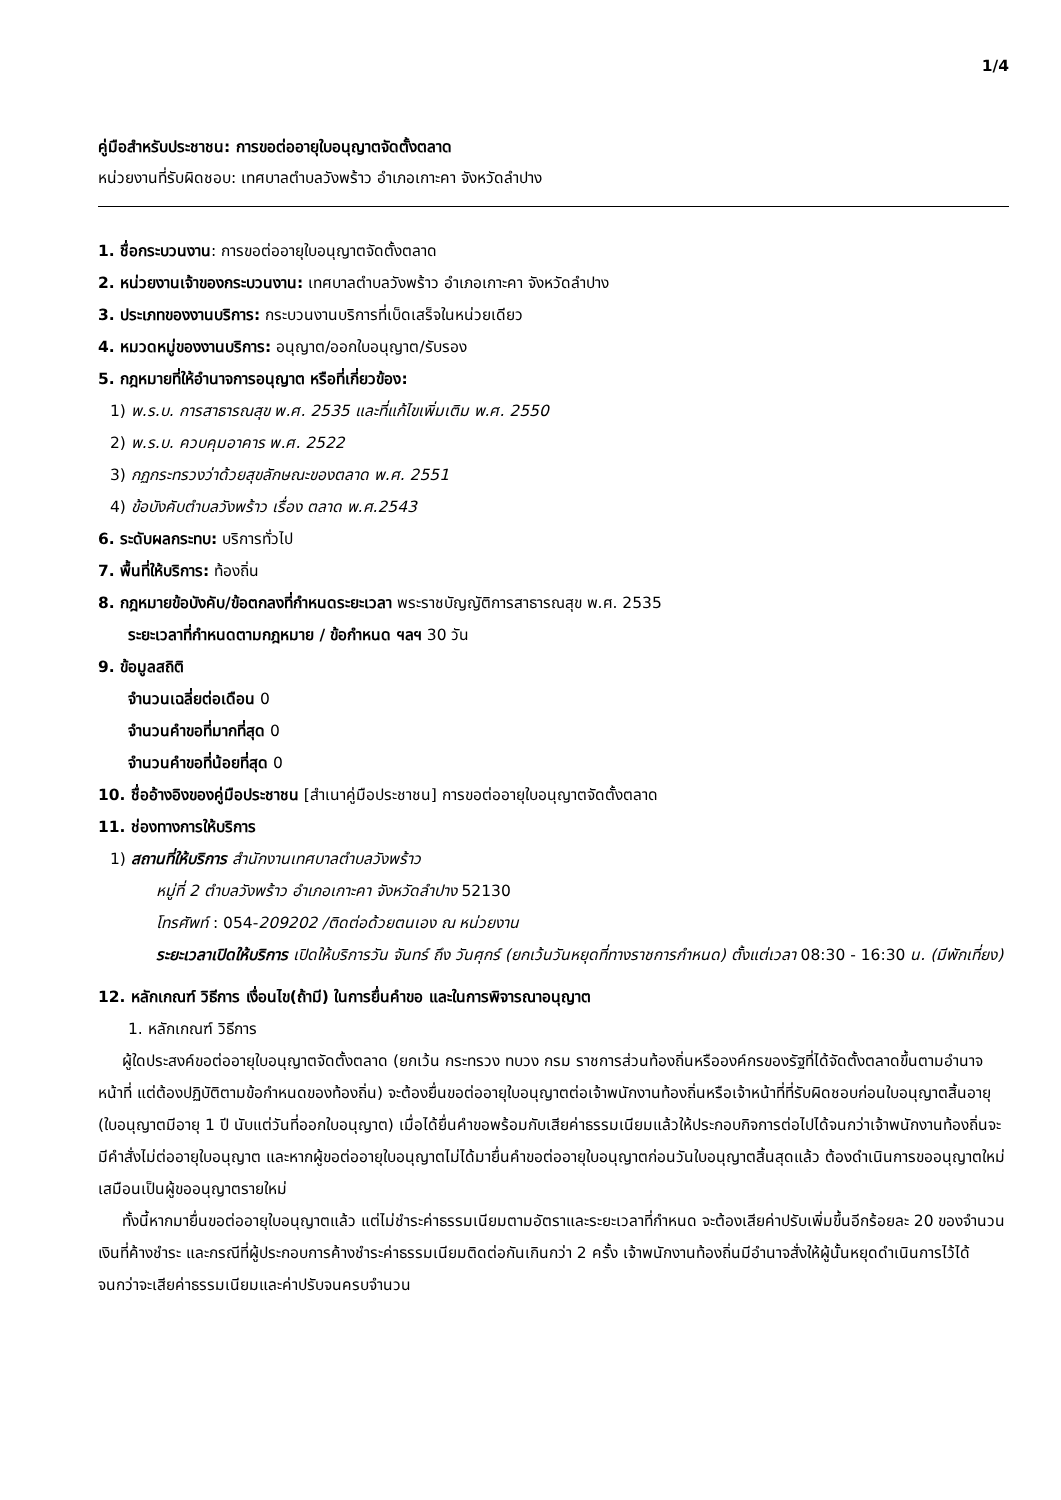1/4
คู่มือสำหรับประชาชน: การขอต่ออายุใบอนุญาตจัดตั้งตลาด
หน่วยงานที่รับผิดชอบ: เทศบาลตำบลวังพร้าว อำเภอเกาะคา จังหวัดลำปาง
1. ชื่อกระบวนงาน: การขอต่ออายุใบอนุญาตจัดตั้งตลาด
2. หน่วยงานเจ้าของกระบวนงาน: เทศบาลตำบลวังพร้าว อำเภอเกาะคา จังหวัดลำปาง
3. ประเภทของงานบริการ: กระบวนงานบริการที่เบ็ดเสร็จในหน่วยเดียว
4. หมวดหมู่ของงานบริการ: อนุญาต/ออกใบอนุญาต/รับรอง
5. กฎหมายที่ให้อำนาจการอนุญาต หรือที่เกี่ยวข้อง:
1) พ.ร.บ. การสาธารณสุข พ.ศ. 2535 และที่แก้ไขเพิ่มเติม พ.ศ. 2550
2) พ.ร.บ. ควบคุมอาคาร พ.ศ. 2522
3) กฏกระทรวงว่าด้วยสุขลักษณะของตลาด พ.ศ. 2551
4) ข้อบังคับตำบลวังพร้าว เรื่อง ตลาด พ.ศ.2543
6. ระดับผลกระทบ: บริการทั่วไป
7. พื้นที่ให้บริการ: ท้องถิ่น
8. กฎหมายข้อบังคับ/ข้อตกลงที่กำหนดระยะเวลา พระราชบัญญัติการสาธารณสุข พ.ศ. 2535
ระยะเวลาที่กำหนดตามกฎหมาย / ข้อกำหนด ฯลฯ 30 วัน
9. ข้อมูลสถิติ
จำนวนเฉลี่ยต่อเดือน 0
จำนวนคำขอที่มากที่สุด 0
จำนวนคำขอที่น้อยที่สุด 0
10. ชื่ออ้างอิงของคู่มือประชาชน [สำเนาคู่มือประชาชน] การขอต่ออายุใบอนุญาตจัดตั้งตลาด
11. ช่องทางการให้บริการ
1) สถานที่ให้บริการ สำนักงานเทศบาลตำบลวังพร้าว
หมู่ที่ 2 ตำบลวังพร้าว อำเภอเกาะคา จังหวัดลำปาง 52130
โทรศัพท์ : 054-209202 /ติดต่อด้วยตนเอง ณ หน่วยงาน
ระยะเวลาเปิดให้บริการ เปิดให้บริการวัน จันทร์ ถึง วันศุกร์ (ยกเว้นวันหยุดที่ทางราชการกำหนด) ตั้งแต่เวลา 08:30 - 16:30 น. (มีพักเที่ยง)
12. หลักเกณฑ์ วิธีการ เงื่อนไข(ถ้ามี) ในการยื่นคำขอ และในการพิจารณาอนุญาต
1. หลักเกณฑ์ วิธีการ
ผู้ใดประสงค์ขอต่ออายุใบอนุญาตจัดตั้งตลาด (ยกเว้น กระทรวง ทบวง กรม ราชการส่วนท้องถิ่นหรือองค์กรของรัฐที่ได้จัดตั้งตลาดขึ้นตามอำนาจหน้าที่ แต่ต้องปฏิบัติตามข้อกำหนดของท้องถิ่น) จะต้องยื่นขอต่ออายุใบอนุญาตต่อเจ้าพนักงานท้องถิ่นหรือเจ้าหน้าที่ที่รับผิดชอบก่อนใบอนุญาตสิ้นอายุ (ใบอนุญาตมีอายุ 1 ปี นับแต่วันที่ออกใบอนุญาต) เมื่อได้ยื่นคำขอพร้อมกับเสียค่าธรรมเนียมแล้วให้ประกอบกิจการต่อไปได้จนกว่าเจ้าพนักงานท้องถิ่นจะมีคำสั่งไม่ต่ออายุใบอนุญาต และหากผู้ขอต่ออายุใบอนุญาตไม่ได้มายื่นคำขอต่ออายุใบอนุญาตก่อนวันใบอนุญาตสิ้นสุดแล้ว ต้องดำเนินการขออนุญาตใหม่เสมือนเป็นผู้ขออนุญาตรายใหม่
ทั้งนี้หากมายื่นขอต่ออายุใบอนุญาตแล้ว แต่ไม่ชำระค่าธรรมเนียมตามอัตราและระยะเวลาที่กำหนด จะต้องเสียค่าปรับเพิ่มขึ้นอีกร้อยละ 20 ของจำนวนเงินที่ค้างชำระ และกรณีที่ผู้ประกอบการค้างชำระค่าธรรมเนียมติดต่อกันเกินกว่า 2 ครั้ง เจ้าพนักงานท้องถิ่นมีอำนาจสั่งให้ผู้นั้นหยุดดำเนินการไว้ได้จนกว่าจะเสียค่าธรรมเนียมและค่าปรับจนครบจำนวน